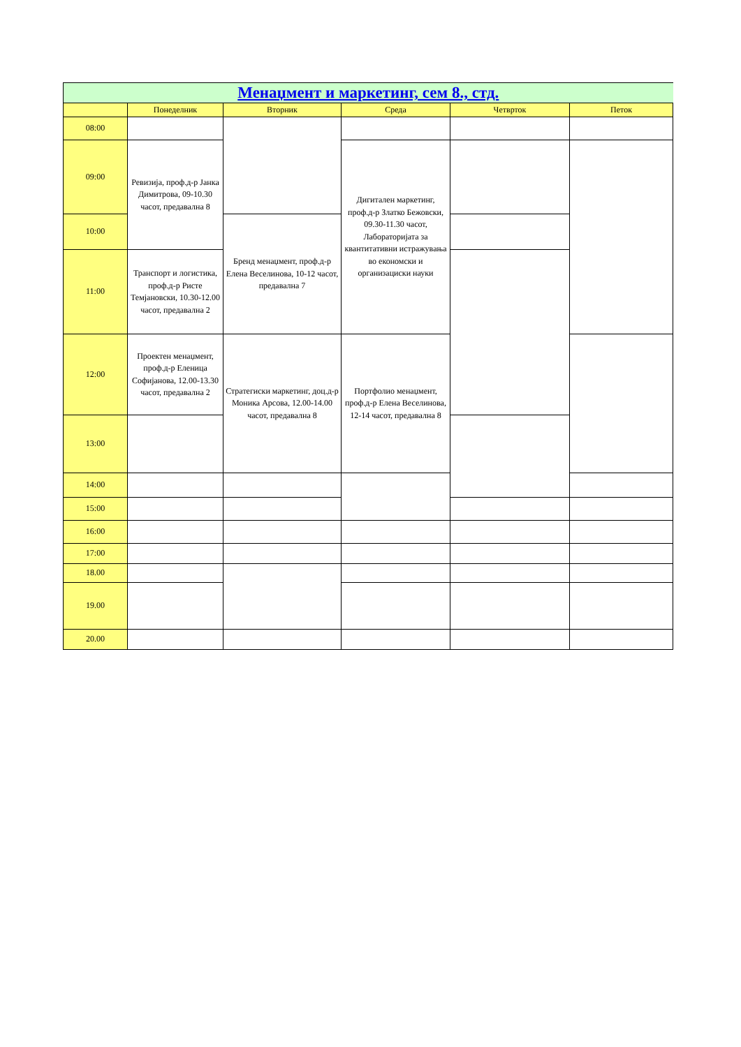| Менаџмент и маркетинг, сем 8., стд. | | | | | |
| --- | --- | --- | --- | --- | --- |
| | Понеделник | Вторник | Среда | Четврток | Петок |
| 08:00 | | | | | |
| 09:00 | Ревизија, проф.д-р Јанка Димитрова, 09-10.30 часот, предавална 8 | | Дигитален маркетинг, проф.д-р Златко Бежовски, 09.30-11.30 часот, Лабораторијата за квантитативни истражувања во економски и организациски науки | | |
| 10:00 | | Бренд менаџмент, проф.д-р Елена Веселинова, 10-12 часот, предавална 7 | | | |
| 11:00 | Транспорт и логистика, проф.д-р Ристе Темјановски, 10.30-12.00 часот, предавална 2 | | | | |
| 12:00 | Проектен менаџмент, проф.д-р Еленица Софијанова, 12.00-13.30 часот, предавална 2 | Стратегиски маркетинг, доц.д-р Моника Арсова, 12.00-14.00 часот, предавална 8 | Портфолио менаџмент, проф.д-р Елена Веселинова, 12-14 часот, предавална 8 | | |
| 13:00 | | | | | |
| 14:00 | | | | | |
| 15:00 | | | | | |
| 16:00 | | | | | |
| 17:00 | | | | | |
| 18.00 | | | | | |
| 19.00 | | | | | |
| 20.00 | | | | | |